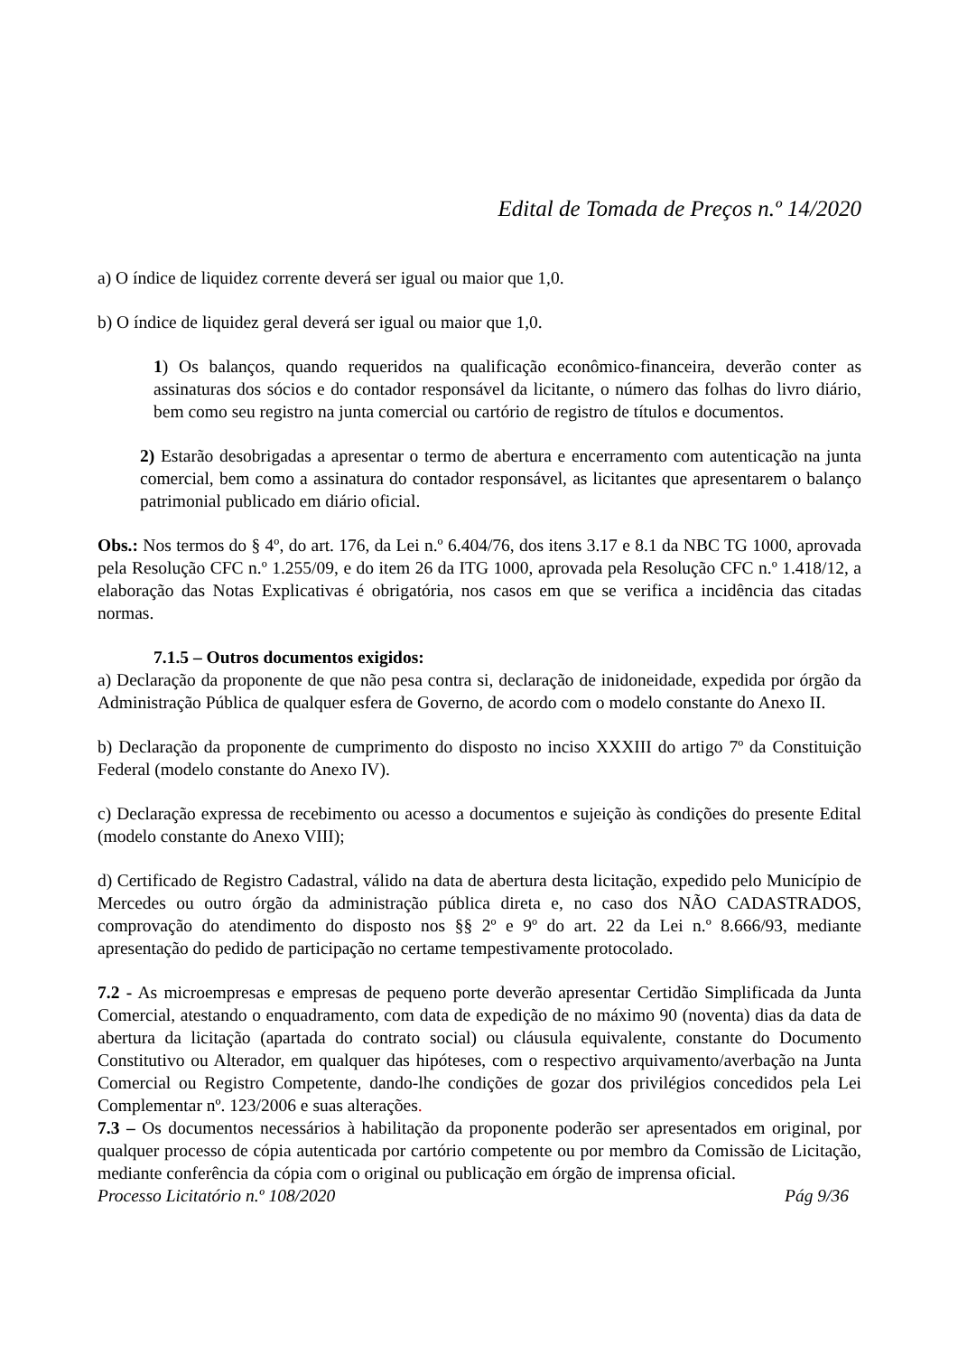Edital de Tomada de Preços n.º 14/2020
a) O índice de liquidez corrente deverá ser igual ou maior que 1,0.
b) O índice de liquidez geral deverá ser igual ou maior que 1,0.
1) Os balanços, quando requeridos na qualificação econômico-financeira, deverão conter as assinaturas dos sócios e do contador responsável da licitante, o número das folhas do livro diário, bem como seu registro na junta comercial ou cartório de registro de títulos e documentos.
2) Estarão desobrigadas a apresentar o termo de abertura e encerramento com autenticação na junta comercial, bem como a assinatura do contador responsável, as licitantes que apresentarem o balanço patrimonial publicado em diário oficial.
Obs.: Nos termos do § 4º, do art. 176, da Lei n.º 6.404/76, dos itens 3.17 e 8.1 da NBC TG 1000, aprovada pela Resolução CFC n.º 1.255/09, e do item 26 da ITG 1000, aprovada pela Resolução CFC n.º 1.418/12, a elaboração das Notas Explicativas é obrigatória, nos casos em que se verifica a incidência das citadas normas.
7.1.5 – Outros documentos exigidos:
a) Declaração da proponente de que não pesa contra si, declaração de inidoneidade, expedida por órgão da Administração Pública de qualquer esfera de Governo, de acordo com o modelo constante do Anexo II.
b) Declaração da proponente de cumprimento do disposto no inciso XXXIII do artigo 7º da Constituição Federal (modelo constante do Anexo IV).
c) Declaração expressa de recebimento ou acesso a documentos e sujeição às condições do presente Edital (modelo constante do Anexo VIII);
d) Certificado de Registro Cadastral, válido na data de abertura desta licitação, expedido pelo Município de Mercedes ou outro órgão da administração pública direta e, no caso dos NÃO CADASTRADOS, comprovação do atendimento do disposto nos §§ 2º e 9º do art. 22 da Lei n.º 8.666/93, mediante apresentação do pedido de participação no certame tempestivamente protocolado.
7.2 - As microempresas e empresas de pequeno porte deverão apresentar Certidão Simplificada da Junta Comercial, atestando o enquadramento, com data de expedição de no máximo 90 (noventa) dias da data de abertura da licitação (apartada do contrato social) ou cláusula equivalente, constante do Documento Constitutivo ou Alterador, em qualquer das hipóteses, com o respectivo arquivamento/averbação na Junta Comercial ou Registro Competente, dando-lhe condições de gozar dos privilégios concedidos pela Lei Complementar nº. 123/2006 e suas alterações.
7.3 – Os documentos necessários à habilitação da proponente poderão ser apresentados em original, por qualquer processo de cópia autenticada por cartório competente ou por membro da Comissão de Licitação, mediante conferência da cópia com o original ou publicação em órgão de imprensa oficial.
Processo Licitatório n.º 108/2020 Pág 9/36